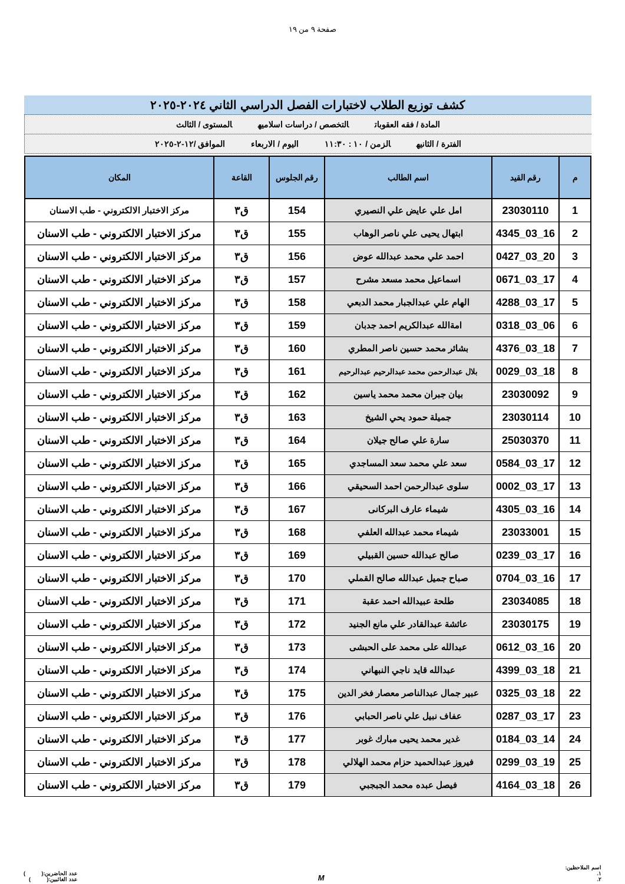صفحة ٩ من ١٩
كشف توزيع الطلاب لاختبارات الفصل الدراسي الثاني ٢٠٢٤-٢٠٢٥
المادة / فقه العقوبات التخصص / دراسات اسلاميه المستوى / الثالث
الفترة / الثانيه الزمن / ١٠ : ١١:٣٠ اليوم / الاربعاء الموافق /١٢-٢-٢٠٢٥
| م | رقم القيد | اسم الطالب | رقم الجلوس | القاعة | المكان |
| --- | --- | --- | --- | --- | --- |
| 1 | 23030110 | امل علي عايض علي النصيري | 154 | ق٣ | مركز الاختبار الالكتروني - طب الاسنان |
| 2 | 16_03_4345 | ابتهال يحيى علي ناصر الوهاب | 155 | ق٣ | مركز الاختبار الالكتروني - طب الاسنان |
| 3 | 20_03_0427 | احمد علي محمد عبدالله عوض | 156 | ق٣ | مركز الاختبار الالكتروني - طب الاسنان |
| 4 | 17_03_0671 | اسماعيل محمد مسعد مشرح | 157 | ق٣ | مركز الاختبار الالكتروني - طب الاسنان |
| 5 | 17_03_4288 | الهام علي عبدالجبار محمد الدبعي | 158 | ق٣ | مركز الاختبار الالكتروني - طب الاسنان |
| 6 | 06_03_0318 | امةالله عبدالكريم احمد جدبان | 159 | ق٣ | مركز الاختبار الالكتروني - طب الاسنان |
| 7 | 18_03_4376 | بشائر محمد حسين ناصر المطري | 160 | ق٣ | مركز الاختبار الالكتروني - طب الاسنان |
| 8 | 18_03_0029 | بلال عبدالرحمن محمد عبدالرحيم عبدالرحيم | 161 | ق٣ | مركز الاختبار الالكتروني - طب الاسنان |
| 9 | 23030092 | بيان جبران محمد محمد ياسين | 162 | ق٣ | مركز الاختبار الالكتروني - طب الاسنان |
| 10 | 23030114 | جميلة حمود يحي الشيخ | 163 | ق٣ | مركز الاختبار الالكتروني - طب الاسنان |
| 11 | 25030370 | سارة علي صالح جيلان | 164 | ق٣ | مركز الاختبار الالكتروني - طب الاسنان |
| 12 | 17_03_0584 | سعد علي محمد سعد المساجدي | 165 | ق٣ | مركز الاختبار الالكتروني - طب الاسنان |
| 13 | 17_03_0002 | سلوى عبدالرحمن احمد السحيقي | 166 | ق٣ | مركز الاختبار الالكتروني - طب الاسنان |
| 14 | 16_03_4305 | شيماء عارف البركانى | 167 | ق٣ | مركز الاختبار الالكتروني - طب الاسنان |
| 15 | 23033001 | شيماء محمد عبدالله العلفي | 168 | ق٣ | مركز الاختبار الالكتروني - طب الاسنان |
| 16 | 17_03_0239 | صالح عبدالله حسين القبيلي | 169 | ق٣ | مركز الاختبار الالكتروني - طب الاسنان |
| 17 | 16_03_0704 | صباح جميل عبدالله صالح القملي | 170 | ق٣ | مركز الاختبار الالكتروني - طب الاسنان |
| 18 | 23034085 | طلحة عبيدالله احمد عقبة | 171 | ق٣ | مركز الاختبار الالكتروني - طب الاسنان |
| 19 | 23030175 | عائشة عبدالقادر علي مانع الجنيد | 172 | ق٣ | مركز الاختبار الالكتروني - طب الاسنان |
| 20 | 16_03_0612 | عبدالله على محمد على الحبشى | 173 | ق٣ | مركز الاختبار الالكتروني - طب الاسنان |
| 21 | 18_03_4399 | عبدالله قايد ناجي النبهاني | 174 | ق٣ | مركز الاختبار الالكتروني - طب الاسنان |
| 22 | 18_03_0325 | عبير جمال عبدالناصر معصار فخر الدين | 175 | ق٣ | مركز الاختبار الالكتروني - طب الاسنان |
| 23 | 17_03_0287 | عفاف نبيل علي ناصر الحبابي | 176 | ق٣ | مركز الاختبار الالكتروني - طب الاسنان |
| 24 | 14_03_0184 | غدير محمد يحيى مبارك غوبر | 177 | ق٣ | مركز الاختبار الالكتروني - طب الاسنان |
| 25 | 19_03_0299 | فيروز عبدالحميد حزام محمد الهلالي | 178 | ق٣ | مركز الاختبار الالكتروني - طب الاسنان |
| 26 | 18_03_4164 | فيصل عبده محمد الجبجبي | 179 | ق٣ | مركز الاختبار الالكتروني - طب الاسنان |
اسم الملاحظين:
١.
٢.
M
عدد الحاضرين:( )
عدد الغائبين:( )